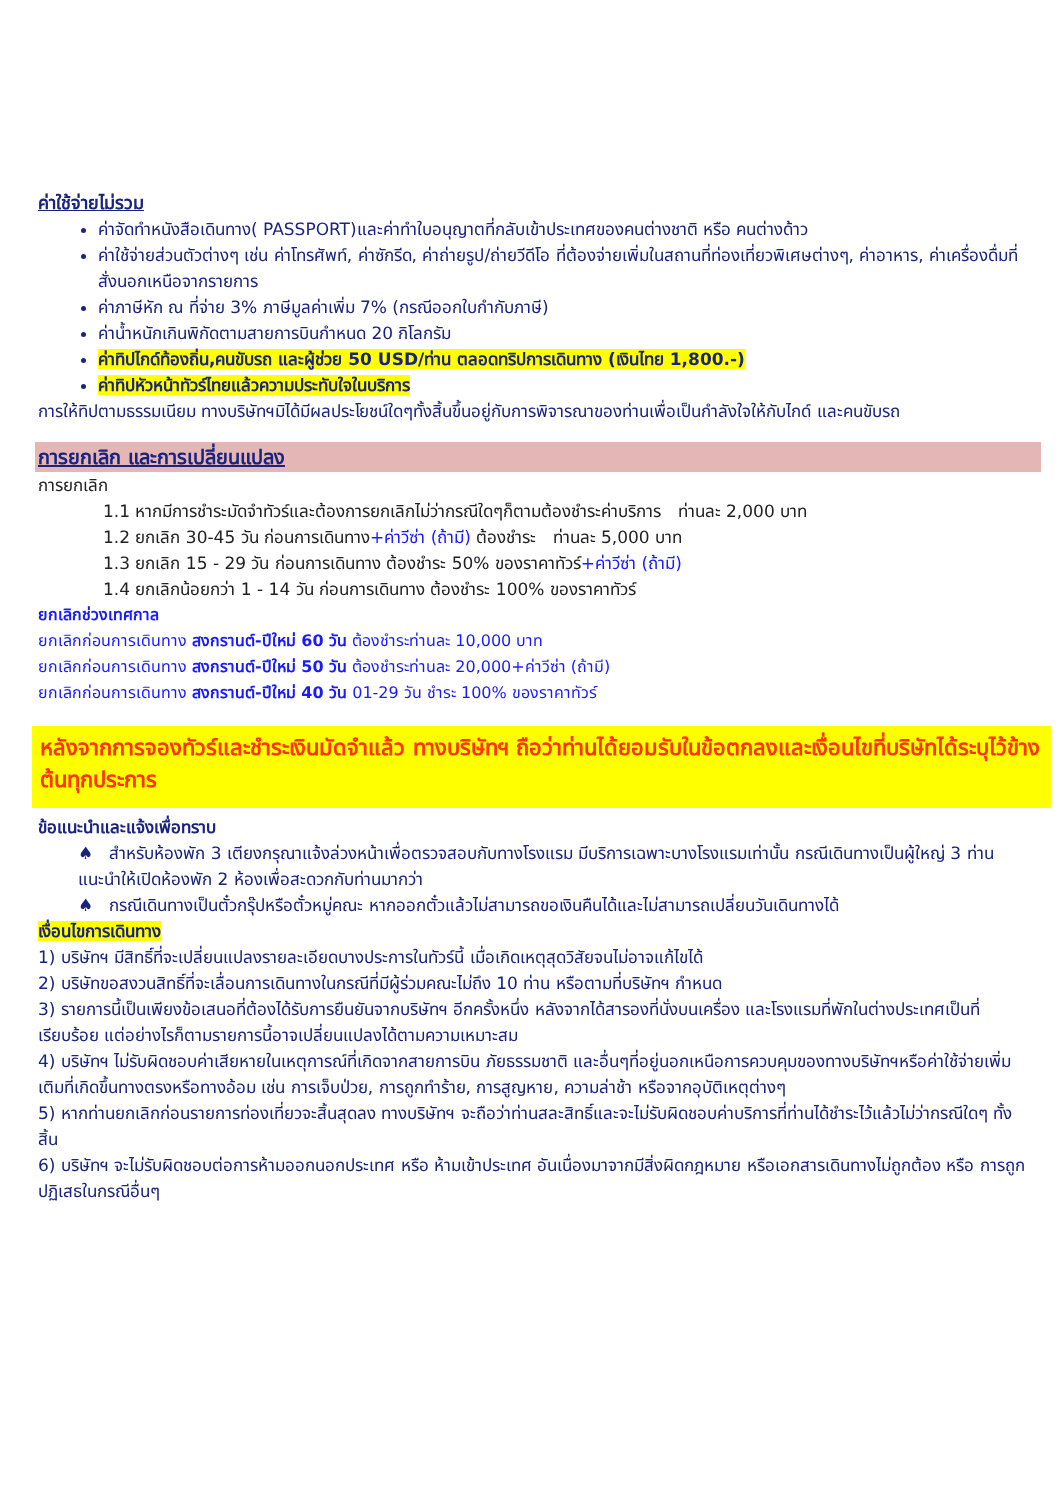ค่าใช้จ่ายไม่รวม
ค่าจัดทำหนังสือเดินทาง( PASSPORT)และค่าทำใบอนุญาตที่กลับเข้าประเทศของคนต่างชาติ หรือ คนต่างด้าว
ค่าใช้จ่ายส่วนตัวต่างๆ เช่น ค่าโทรศัพท์, ค่าซักรีด, ค่าถ่ายรูป/ถ่ายวีดีโอ ที่ต้องจ่ายเพิ่มในสถานที่ท่องเที่ยวพิเศษต่างๆ, ค่าอาหาร, ค่าเครื่องดื่มที่สั่งนอกเหนือจากรายการ
ค่าภาษีหัก ณ ที่จ่าย 3% ภาษีมูลค่าเพิ่ม 7% (กรณีออกใบกำกับภาษี)
ค่าน้ำหนักเกินพิกัดตามสายการบินกำหนด 20 กิโลกรัม
ค่าทิปไกด์ท้องถิ่น,คนขับรถ และผู้ช่วย 50 USD/ท่าน ตลอดทริปการเดินทาง (เงินไทย 1,800.-)
ค่าทิปหัวหน้าทัวร์ไทยแล้วความประทับใจในบริการ
การให้ทิปตามธรรมเนียม ทางบริษัทฯมิได้มีผลประโยชน์ใดๆทั้งสิ้นขึ้นอยู่กับการพิจารณาของท่านเพื่อเป็นกำลังใจให้กับไกด์ และคนขับรถ
การยกเลิก และการเปลี่ยนแปลง
การยกเลิก
1.1 หากมีการชำระมัดจำทัวร์และต้องการยกเลิกไม่ว่ากรณีใดๆก็ตามต้องชำระค่าบริการ ท่านละ 2,000 บาท
1.2 ยกเลิก 30-45 วัน ก่อนการเดินทาง+ค่าวีซ่า (ถ้ามี) ต้องชำระ ท่านละ 5,000 บาท
1.3 ยกเลิก 15 - 29 วัน ก่อนการเดินทาง ต้องชำระ 50% ของราคาทัวร์+ค่าวีซ่า (ถ้ามี)
1.4 ยกเลิกน้อยกว่า 1 - 14 วัน ก่อนการเดินทาง ต้องชำระ 100% ของราคาทัวร์
ยกเลิกช่วงเทศกาล
ยกเลิกก่อนการเดินทาง สงกรานต์-ปีใหม่ 60 วัน ต้องชำระท่านละ 10,000 บาท
ยกเลิกก่อนการเดินทาง สงกรานต์-ปีใหม่ 50 วัน ต้องชำระท่านละ 20,000+ค่าวีซ่า (ถ้ามี)
ยกเลิกก่อนการเดินทาง สงกรานต์-ปีใหม่ 40 วัน 01-29 วัน ชำระ 100% ของราคาทัวร์
หลังจากการจองทัวร์และชำระเงินมัดจำแล้ว ทางบริษัทฯ ถือว่าท่านได้ยอมรับในข้อตกลงและเงื่อนไขที่บริษัทได้ระบุไว้ข้างต้นทุกประการ
ข้อแนะนำและแจ้งเพื่อทราบ
♠ สำหรับห้องพัก 3 เตียงกรุณาแจ้งล่วงหน้าเพื่อตรวจสอบกับทางโรงแรม มีบริการเฉพาะบางโรงแรมเท่านั้น กรณีเดินทางเป็นผู้ใหญ่ 3 ท่าน แนะนำให้เปิดห้องพัก 2 ห้องเพื่อสะดวกกับท่านมากว่า
♠ กรณีเดินทางเป็นตั๋วกรุ๊ปหรือตั๋วหมู่คณะ หากออกตั๋วแล้วไม่สามารถขอเงินคืนได้และไม่สามารถเปลี่ยนวันเดินทางได้
เงื่อนไขการเดินทาง
1) บริษัทฯ มีสิทธิ์ที่จะเปลี่ยนแปลงรายละเอียดบางประการในทัวร์นี้ เมื่อเกิดเหตุสุดวิสัยจนไม่อาจแก้ไขได้
2) บริษัทขอสงวนสิทธิ์ที่จะเลื่อนการเดินทางในกรณีที่มีผู้ร่วมคณะไม่ถึง 10 ท่าน หรือตามที่บริษัทฯ กำหนด
3) รายการนี้เป็นเพียงข้อเสนอที่ต้องได้รับการยืนยันจากบริษัทฯ อีกครั้งหนึ่ง หลังจากได้สารองที่นั่งบนเครื่อง และโรงแรมที่พักในต่างประเทศเป็นที่เรียบร้อย แต่อย่างไรก็ตามรายการนี้อาจเปลี่ยนแปลงได้ตามความเหมาะสม
4) บริษัทฯ ไม่รับผิดชอบค่าเสียหายในเหตุการณ์ที่เกิดจากสายการบิน ภัยธรรมชาติ และอื่นๆที่อยู่นอกเหนือการควบคุมของทางบริษัทฯหรือค่าใช้จ่ายเพิ่มเติมที่เกิดขึ้นทางตรงหรือทางอ้อม เช่น การเจ็บป่วย, การถูกทำร้าย, การสูญหาย, ความล่าช้า หรือจากอุบัติเหตุต่างๆ
5) หากท่านยกเลิกก่อนรายการท่องเที่ยวจะสิ้นสุดลง ทางบริษัทฯ จะถือว่าท่านสละสิทธิ์และจะไม่รับผิดชอบค่าบริการที่ท่านได้ชำระไว้แล้วไม่ว่ากรณีใดๆ ทั้งสิ้น
6) บริษัทฯ จะไม่รับผิดชอบต่อการห้ามออกนอกประเทศ หรือ ห้ามเข้าประเทศ อันเนื่องมาจากมีสิ่งผิดกฎหมาย หรือเอกสารเดินทางไม่ถูกต้อง หรือ การถูกปฏิเสธในกรณีอื่นๆ